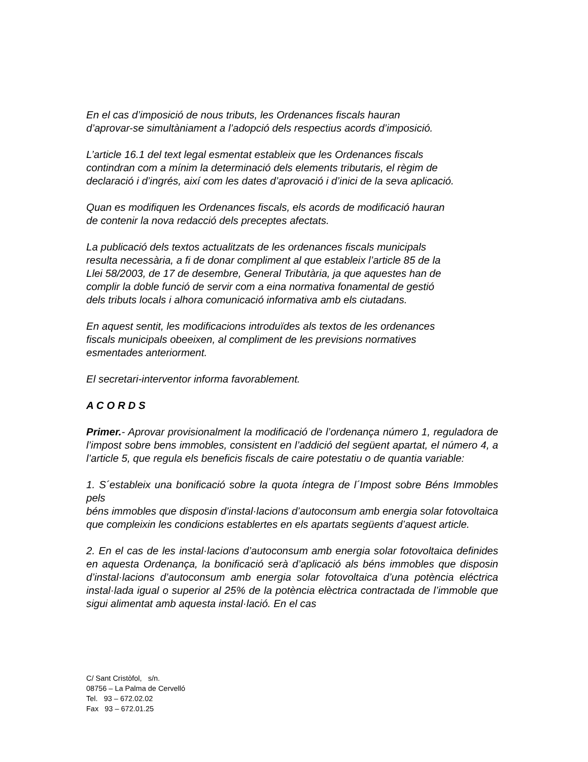En el cas d’imposició de nous tributs, les Ordenances fiscals hauran
d’aprovar-se simultàniament a l’adopció dels respectius acords d’imposició.
L’article 16.1 del text legal esmentat estableix que les Ordenances fiscals
contindran com a mínim la determinació dels elements tributaris, el règim de
declaració i d’ingrés, així com les dates d’aprovació i d’inici de la seva aplicació.
Quan es modifiquen les Ordenances fiscals, els acords de modificació hauran
de contenir la nova redacció dels preceptes afectats.
La publicació dels textos actualitzats de les ordenances fiscals municipals
resulta necessària, a fi de donar compliment al que estableix l’article 85 de la
Llei 58/2003, de 17 de desembre, General Tributària, ja que aquestes han de
complir la doble funció de servir com a eina normativa fonamental de gestió
dels tributs locals i alhora comunicació informativa amb els ciutadans.
En aquest sentit, les modificacions introduïdes als textos de les ordenances
fiscals municipals obeeixen, al compliment de les previsions normatives
esmentades anteriorment.
El secretari-interventor informa favorablement.
A C O R D S
Primer.- Aprovar provisionalment la modificació de l’ordenança número 1, reguladora de l’impost sobre bens immobles, consistent en l’addició del següent apartat, el número 4, a l’article 5, que regula els beneficis fiscals de caire potestatiu o de quantia variable:
1. S´estableix una bonificació sobre la quota íntegra de l´Impost sobre Béns Immobles pels
béns immobles que disposin d’instal·lacions d’autoconsum amb energia solar fotovoltaica que compleixin les condicions establertes en els apartats següents d’aquest article.
2. En el cas de les instal·lacions d’autoconsum amb energia solar fotovoltaica definides en aquesta Ordenança, la bonificació serà d’aplicació als béns immobles que disposin d’instal·lacions d’autoconsum amb energia solar fotovoltaica d’una potència eléctrica instal·lada igual o superior al 25% de la potència elèctrica contractada de l’immoble que sigui alimentat amb aquesta instal·lació. En el cas
C/ Sant Cristòfol, s/n.
08756 – La Palma de Cervelló
Tel. 93 – 672.02.02
Fax 93 – 672.01.25